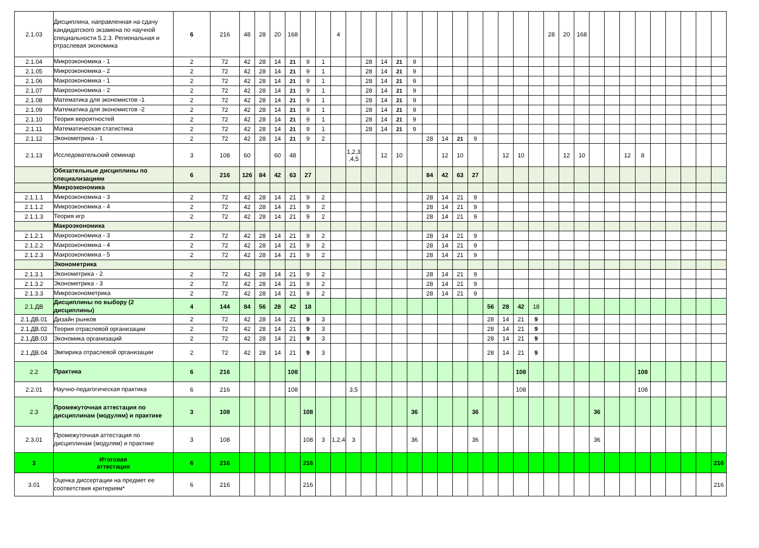| 2.1.03 | Дисциплина, направленная на сдачу кандидатского экзамена по научной специальности 5.2.3. Региональная и отраслевая экономика | 6 | 216 | 48 | 28 | 20 | 168 | | | 4 | | | | | | | | | | | | | | 28 | 20 | 168 | | | | | | | | | |
| 2.1.04 | Микроэкономика - 1 | 2 | 72 | 42 | 28 | 14 | 21 | 9 | 1 | | | 28 | 14 | 21 | 9 | | | | | | | | | | | | | | | | | | | | |
| 2.1.05 | Микроэкономика - 2 | 2 | 72 | 42 | 28 | 14 | 21 | 9 | 1 | | | 28 | 14 | 21 | 9 | | | | | | | | | | | | | | | | | | | | |
| 2.1.06 | Макроэкономика - 1 | 2 | 72 | 42 | 28 | 14 | 21 | 9 | 1 | | | 28 | 14 | 21 | 9 | | | | | | | | | | | | | | | | | | | | |
| 2.1.07 | Макроэкономика - 2 | 2 | 72 | 42 | 28 | 14 | 21 | 9 | 1 | | | 28 | 14 | 21 | 9 | | | | | | | | | | | | | | | | | | | | |
| 2.1.08 | Математика для экономистов -1 | 2 | 72 | 42 | 28 | 14 | 21 | 9 | 1 | | | 28 | 14 | 21 | 9 | | | | | | | | | | | | | | | | | | | | |
| 2.1.09 | Математика для экономистов -2 | 2 | 72 | 42 | 28 | 14 | 21 | 9 | 1 | | | 28 | 14 | 21 | 9 | | | | | | | | | | | | | | | | | | | | |
| 2.1.10 | Теория вероятностей | 2 | 72 | 42 | 28 | 14 | 21 | 9 | 1 | | | 28 | 14 | 21 | 9 | | | | | | | | | | | | | | | | | | | | |
| 2.1.11 | Математическая статистика | 2 | 72 | 42 | 28 | 14 | 21 | 9 | 1 | | | 28 | 14 | 21 | 9 | | | | | | | | | | | | | | | | | | | | |
| 2.1.12 | Эконометрика - 1 | 2 | 72 | 42 | 28 | 14 | 21 | 9 | 2 | | | | | | | 28 | 14 | 21 | 9 | | | | | | | | | | | | | | | | |
| 2.1.13 | Исследовательский семинар | 3 | 108 | 60 | | 60 | 48 | | | | 1,2,3 ,4,5 | | 12 | 10 | | | 12 | 10 | | | 12 | 10 | | | 12 | 10 | | | 12 | 8 | | | | | |
| | Обязательные дисциплины по специализациям | 6 | 216 | 126 | 84 | 42 | 63 | 27 | | | | | | | | 84 | 42 | 63 | 27 | | | | | | | | | | | | | | | | |
| | Микроэкономика | | | | | | | | | | | | | | | | | | | | | | | | | | | | | | | | | | |
| 2.1.1.1 | Микроэкономика - 3 | 2 | 72 | 42 | 28 | 14 | 21 | 9 | 2 | | | | | | | 28 | 14 | 21 | 9 | | | | | | | | | | | | | | | | |
| 2.1.1.2 | Микроэкономика - 4 | 2 | 72 | 42 | 28 | 14 | 21 | 9 | 2 | | | | | | | 28 | 14 | 21 | 9 | | | | | | | | | | | | | | | | |
| 2.1.1.3 | Теория игр | 2 | 72 | 42 | 28 | 14 | 21 | 9 | 2 | | | | | | | 28 | 14 | 21 | 9 | | | | | | | | | | | | | | | | |
| | Макроэкономика | | | | | | | | | | | | | | | | | | | | | | | | | | | | | | | | | | |
| 2.1.2.1 | Макроэкономика - 3 | 2 | 72 | 42 | 28 | 14 | 21 | 9 | 2 | | | | | | | 28 | 14 | 21 | 9 | | | | | | | | | | | | | | | | |
| 2.1.2.2 | Макроэкономика - 4 | 2 | 72 | 42 | 28 | 14 | 21 | 9 | 2 | | | | | | | 28 | 14 | 21 | 9 | | | | | | | | | | | | | | | | |
| 2.1.2.3 | Макроэкономика - 5 | 2 | 72 | 42 | 28 | 14 | 21 | 9 | 2 | | | | | | | 28 | 14 | 21 | 9 | | | | | | | | | | | | | | | | |
| | Эконометрика | | | | | | | | | | | | | | | | | | | | | | | | | | | | | | | | | | |
| 2.1.3.1 | Эконометрика - 2 | 2 | 72 | 42 | 28 | 14 | 21 | 9 | 2 | | | | | | | 28 | 14 | 21 | 9 | | | | | | | | | | | | | | | | |
| 2.1.3.2 | Эконометрика - 3 | 2 | 72 | 42 | 28 | 14 | 21 | 9 | 2 | | | | | | | 28 | 14 | 21 | 9 | | | | | | | | | | | | | | | | |
| 2.1.3.3 | Микроэконометрика | 2 | 72 | 42 | 28 | 14 | 21 | 9 | 2 | | | | | | | 28 | 14 | 21 | 9 | | | | | | | | | | | | | | | | |
| 2.1.ДВ | Дисциплины по выбору (2 дисциплины) | 4 | 144 | 84 | 56 | 28 | 42 | 18 | | | | | | | | | | | | 56 | 28 | 42 | 18 | | | | | | | | | | | | |
| 2.1.ДВ.01 | Дизайн рынков | 2 | 72 | 42 | 28 | 14 | 21 | 9 | 3 | | | | | | | | | | | 28 | 14 | 21 | 9 | | | | | | | | | | | | |
| 2.1.ДВ.02 | Теория отраслевой организации | 2 | 72 | 42 | 28 | 14 | 21 | 9 | 3 | | | | | | | | | | | 28 | 14 | 21 | 9 | | | | | | | | | | | | |
| 2.1.ДВ.03 | Экономика организаций | 2 | 72 | 42 | 28 | 14 | 21 | 9 | 3 | | | | | | | | | | | 28 | 14 | 21 | 9 | | | | | | | | | | | | |
| 2.1.ДВ.04 | Эмпирика отраслевой организации | 2 | 72 | 42 | 28 | 14 | 21 | 9 | 3 | | | | | | | | | | | 28 | 14 | 21 | 9 | | | | | | | | | | | | |
| 2.2 | Практика | 6 | 216 | | | | 108 | | | | | | | | | | | | | | | 108 | | | | | | | | 108 | | | | | |
| 2.2.01 | Научно-педагогическая практика | 6 | 216 | | | | 108 | | | | 3,5 | | | | | | | | | | | 108 | | | | | | | | 108 | | | | | |
| 2.3 | Промежуточная аттестация по дисциплинам (модулям) и практике | 3 | 108 | | | | | 108 | | | | | | | 36 | | | | 36 | | | | | | | | 36 | | | | | | | | |
| 2.3.01 | Промежуточная аттестация по дисциплинам (модулям) и практике | 3 | 108 | | | | | 108 | 3 | 1,2,4 | 3 | | | | 36 | | | | 36 | | | | | | | | 36 | | | | | | | | |
| 3 | Итоговая аттестация | 6 | 216 | | | | | 216 | | | | | | | | | | | | | | | | | | | | | | | | | | | 216 |
| 3.01 | Оценка диссертации на предмет ее соответствия критериям* | 6 | 216 | | | | | 216 | | | | | | | | | | | | | | | | | | | | | | | | | | | 216 |